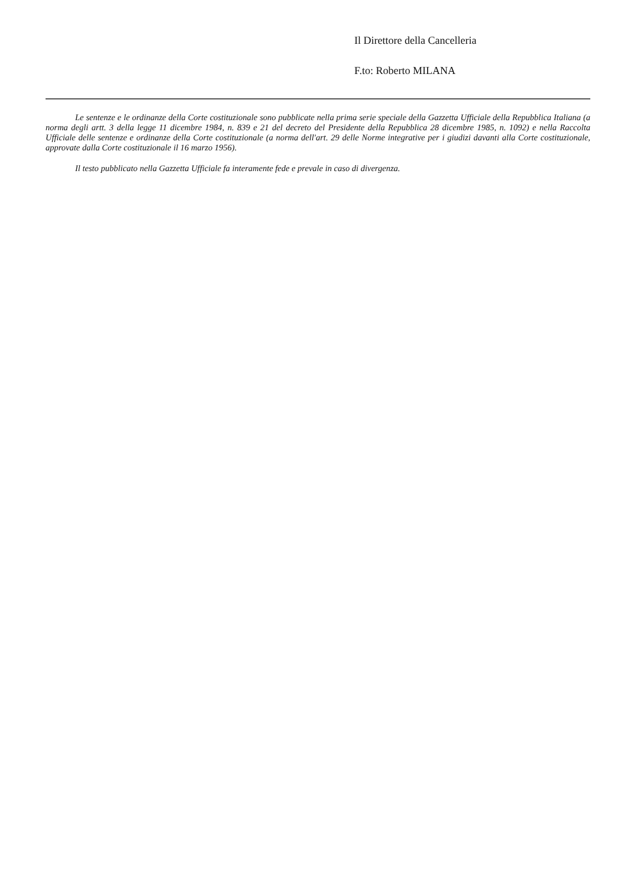Il Direttore della Cancelleria
F.to: Roberto MILANA
Le sentenze e le ordinanze della Corte costituzionale sono pubblicate nella prima serie speciale della Gazzetta Ufficiale della Repubblica Italiana (a norma degli artt. 3 della legge 11 dicembre 1984, n. 839 e 21 del decreto del Presidente della Repubblica 28 dicembre 1985, n. 1092) e nella Raccolta Ufficiale delle sentenze e ordinanze della Corte costituzionale (a norma dell'art. 29 delle Norme integrative per i giudizi davanti alla Corte costituzionale, approvate dalla Corte costituzionale il 16 marzo 1956).
Il testo pubblicato nella Gazzetta Ufficiale fa interamente fede e prevale in caso di divergenza.